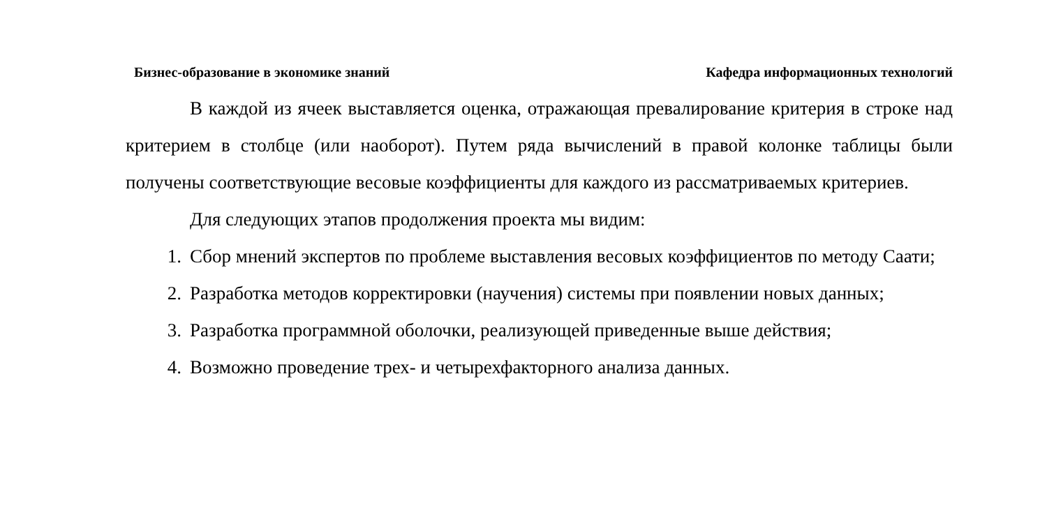Бизнес-образование в экономике знаний Кафедра информационных технологий
В каждой из ячеек выставляется оценка, отражающая превалирование критерия в строке над критерием в столбце (или наоборот). Путем ряда вычислений в правой колонке таблицы были получены соответствующие весовые коэффициенты для каждого из рассматриваемых критериев.
Для следующих этапов продолжения проекта мы видим:
1. Сбор мнений экспертов по проблеме выставления весовых коэффициентов по методу Саати;
2. Разработка методов корректировки (научения) системы при появлении новых данных;
3. Разработка программной оболочки, реализующей приведенные выше действия;
4. Возможно проведение трех- и четырехфакторного анализа данных.